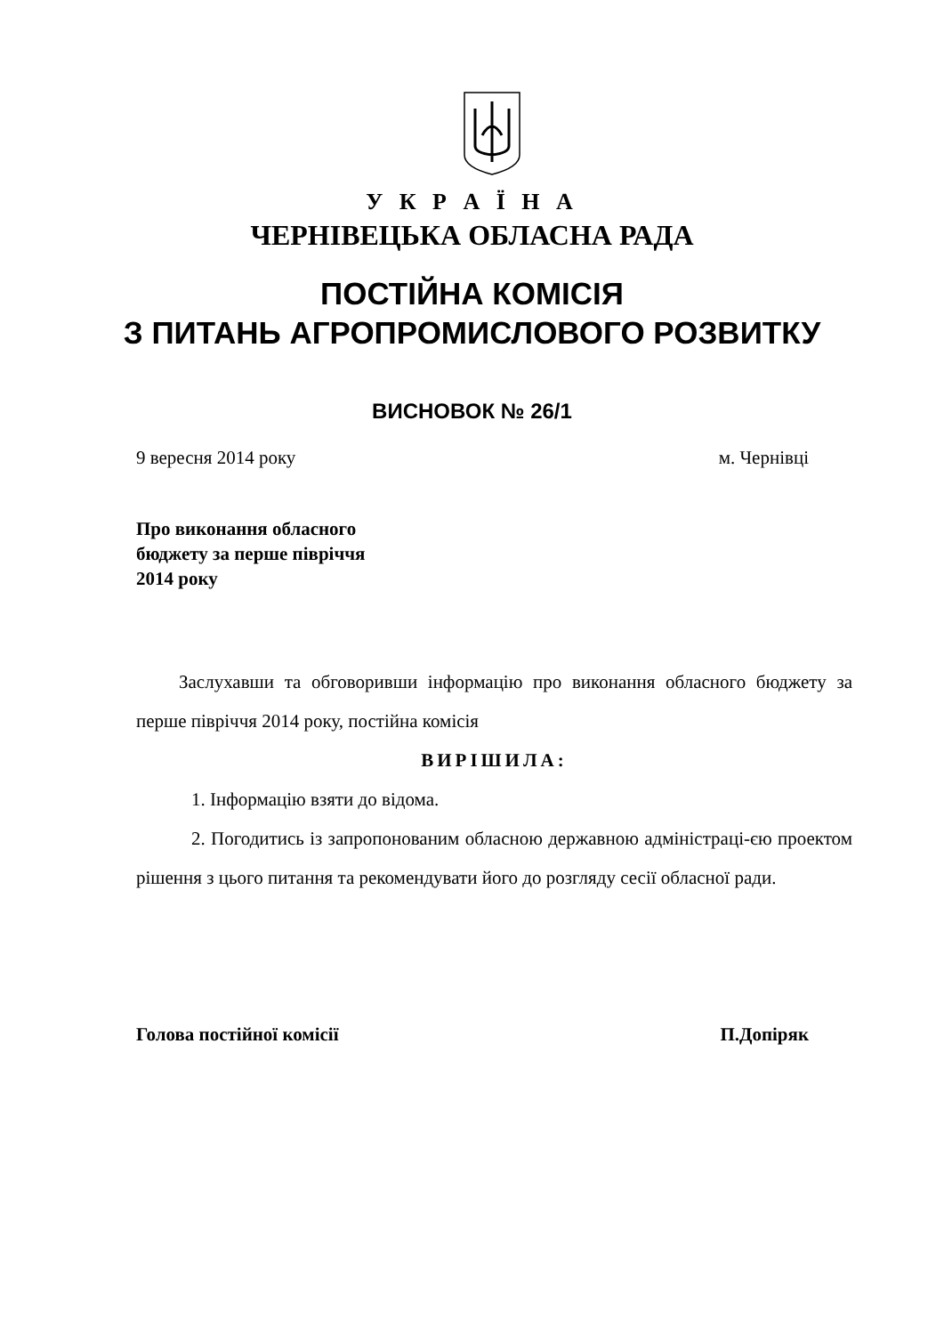У К Р А Ї Н А
ЧЕРНІВЕЦЬКА ОБЛАСНА РАДА
ПОСТІЙНА КОМІСІЯ
З ПИТАНЬ АГРОПРОМИСЛОВОГО РОЗВИТКУ
ВИСНОВОК № 26/1
9 вересня 2014 року м. Чернівці
Про виконання обласного
бюджету за перше півріччя
2014 року
Заслухавши та обговоривши інформацію про виконання обласного бюджету за перше півріччя 2014 року, постійна комісія
ВИРІШИЛА:
1. Інформацію взяти до відома.
2. Погодитись із запропонованим обласною державною адміністраці-єю проектом рішення з цього питання та рекомендувати його до розгляду сесії обласної ради.
Голова постійної комісії П.Допіряк